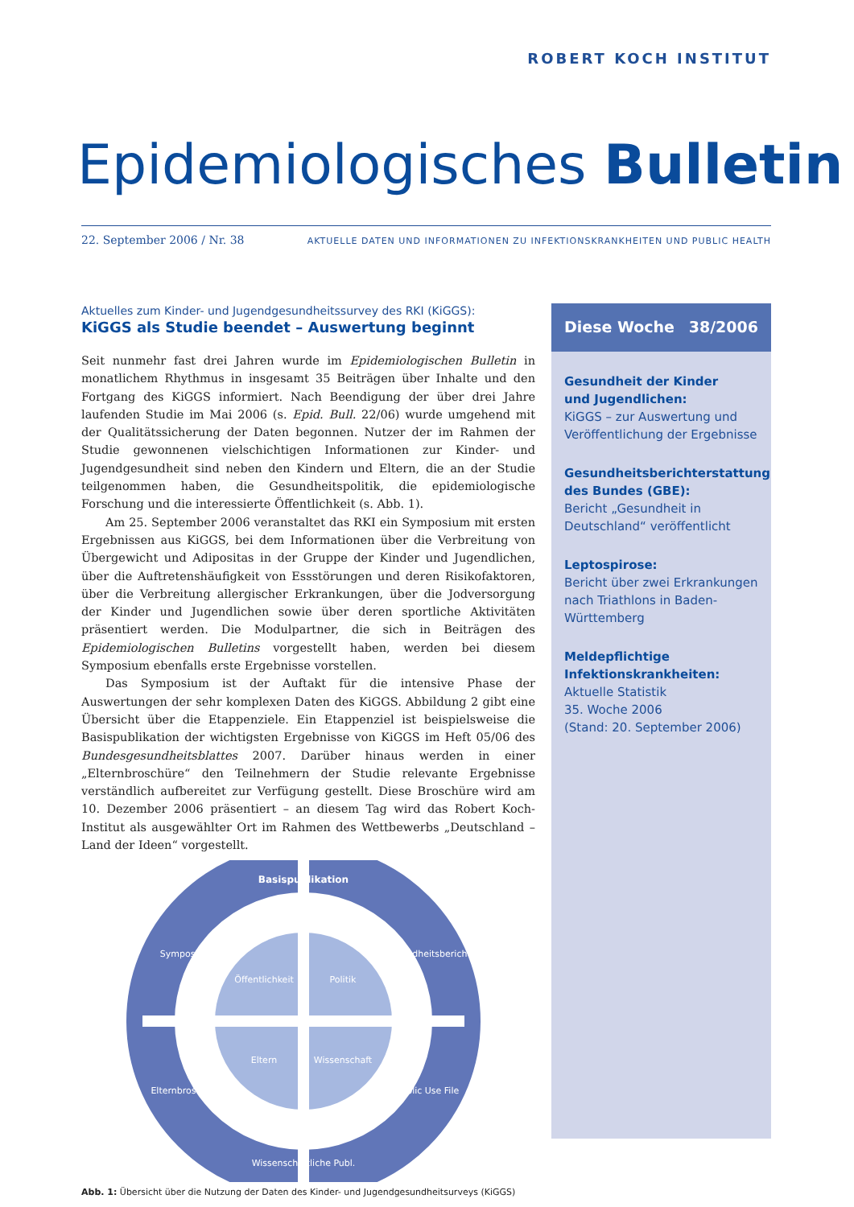ROBERT KOCH INSTITUT
Epidemiologisches Bulletin
22. September 2006 / Nr. 38 AKTUELLE DATEN UND INFORMATIONEN ZU INFEKTIONSKRANKHEITEN UND PUBLIC HEALTH
Aktuelles zum Kinder- und Jugendgesundheitssurvey des RKI (KiGGS):
KiGGS als Studie beendet – Auswertung beginnt
Seit nunmehr fast drei Jahren wurde im Epidemiologischen Bulletin in monatlichem Rhythmus in insgesamt 35 Beiträgen über Inhalte und den Fortgang des KiGGS informiert. Nach Beendigung der über drei Jahre laufenden Studie im Mai 2006 (s. Epid. Bull. 22/06) wurde umgehend mit der Qualitätssicherung der Daten begonnen. Nutzer der im Rahmen der Studie gewonnenen vielschichtigen Informationen zur Kinder- und Jugendgesundheit sind neben den Kindern und Eltern, die an der Studie teilgenommen haben, die Gesundheitspolitik, die epidemiologische Forschung und die interessierte Öffentlichkeit (s. Abb. 1).
Am 25. September 2006 veranstaltet das RKI ein Symposium mit ersten Ergebnissen aus KiGGS, bei dem Informationen über die Verbreitung von Übergewicht und Adipositas in der Gruppe der Kinder und Jugendlichen, über die Auftretenshäufigkeit von Essstörungen und deren Risikofaktoren, über die Verbreitung allergischer Erkrankungen, über die Jodversorgung der Kinder und Jugendlichen sowie über deren sportliche Aktivitäten präsentiert werden. Die Modulpartner, die sich in Beiträgen des Epidemiologischen Bulletins vorgestellt haben, werden bei diesem Symposium ebenfalls erste Ergebnisse vorstellen.
Das Symposium ist der Auftakt für die intensive Phase der Auswertungen der sehr komplexen Daten des KiGGS. Abbildung 2 gibt eine Übersicht über die Etappenziele. Ein Etappenziel ist beispielsweise die Basispublikation der wichtigsten Ergebnisse von KiGGS im Heft 05/06 des Bundesgesundheitsblattes 2007. Darüber hinaus werden in einer „Elternbroschüre“ den Teilnehmern der Studie relevante Ergebnisse verständlich aufbereitet zur Verfügung gestellt. Diese Broschüre wird am 10. Dezember 2006 präsentiert – an diesem Tag wird das Robert Koch-Institut als ausgewählter Ort im Rahmen des Wettbewerbs „Deutschland – Land der Ideen“ vorgestellt.
Öffentlichkeit
Politik
Eltern
Wissenschaft
Basispublikation
Wissenschaftliche Publ.
Symposium
Gesundheitsbericht
Elternbroschüre
Public Use File
Abb. 1: Übersicht über die Nutzung der Daten des Kinder- und Jugendgesundheitsurveys (KiGGS)
Diese Woche 38/2006
Gesundheit der Kinder
und Jugendlichen:
KiGGS – zur Auswertung und Veröffentlichung der Ergebnisse
Gesundheitsberichterstattung des Bundes (GBE):
Bericht „Gesundheit in Deutschland“ veröffentlicht
Leptospirose:
Bericht über zwei Erkrankungen nach Triathlons in Baden-Württemberg
Meldepflichtige Infektionskrankheiten:
Aktuelle Statistik
35. Woche 2006
(Stand: 20. September 2006)